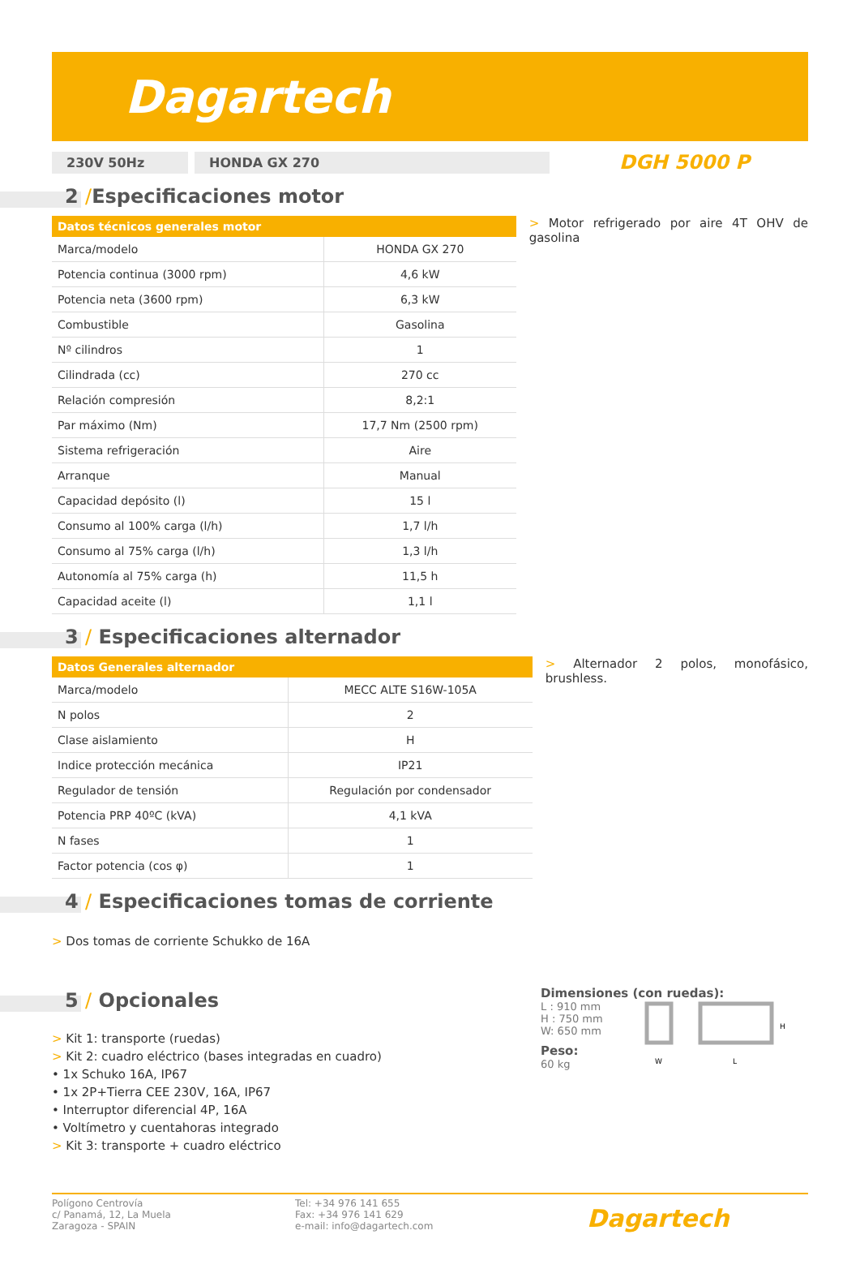Dagartech
230V 50Hz HONDA GX 270
DGH 5000 P
2 /Especificaciones motor
| Datos técnicos generales motor | |
| --- | --- |
| Marca/modelo | HONDA GX 270 |
| Potencia continua (3000 rpm) | 4,6 kW |
| Potencia neta (3600 rpm) | 6,3 kW |
| Combustible | Gasolina |
| Nº cilindros | 1 |
| Cilindrada (cc) | 270 cc |
| Relación compresión | 8,2:1 |
| Par máximo (Nm) | 17,7 Nm (2500 rpm) |
| Sistema refrigeración | Aire |
| Arranque | Manual |
| Capacidad depósito (l) | 15 l |
| Consumo al 100% carga (l/h) | 1,7 l/h |
| Consumo al 75% carga (l/h) | 1,3 l/h |
| Autonomía al 75% carga (h) | 11,5 h |
| Capacidad aceite (l) | 1,1 l |
> Motor refrigerado por aire 4T OHV de gasolina
3 / Especificaciones alternador
| Datos Generales alternador | |
| --- | --- |
| Marca/modelo | MECC ALTE S16W-105A |
| N polos | 2 |
| Clase aislamiento | H |
| Indice protección mecánica | IP21 |
| Regulador de tensión | Regulación por condensador |
| Potencia PRP 40ºC (kVA) | 4,1 kVA |
| N fases | 1 |
| Factor potencia (cos φ) | 1 |
> Alternador 2 polos, monofásico, brushless.
4 / Especificaciones tomas de corriente
> Dos tomas de corriente Schukko de 16A
5 / Opcionales
> Kit 1: transporte (ruedas)
> Kit 2: cuadro eléctrico (bases integradas en cuadro)
• 1x Schuko 16A, IP67
• 1x 2P+Tierra CEE 230V, 16A, IP67
• Interruptor diferencial 4P, 16A
• Voltímetro y cuentahoras integrado
> Kit 3: transporte + cuadro eléctrico
Dimensiones (con ruedas):
L : 910 mm
H : 750 mm
W: 650 mm
Peso:
60 kg
W
L
H
Polígono Centrovía
c/ Panamá, 12, La Muela
Zaragoza - SPAIN
Tel: +34 976 141 655
Fax: +34 976 141 629
e-mail: info@dagartech.com
Dagartech